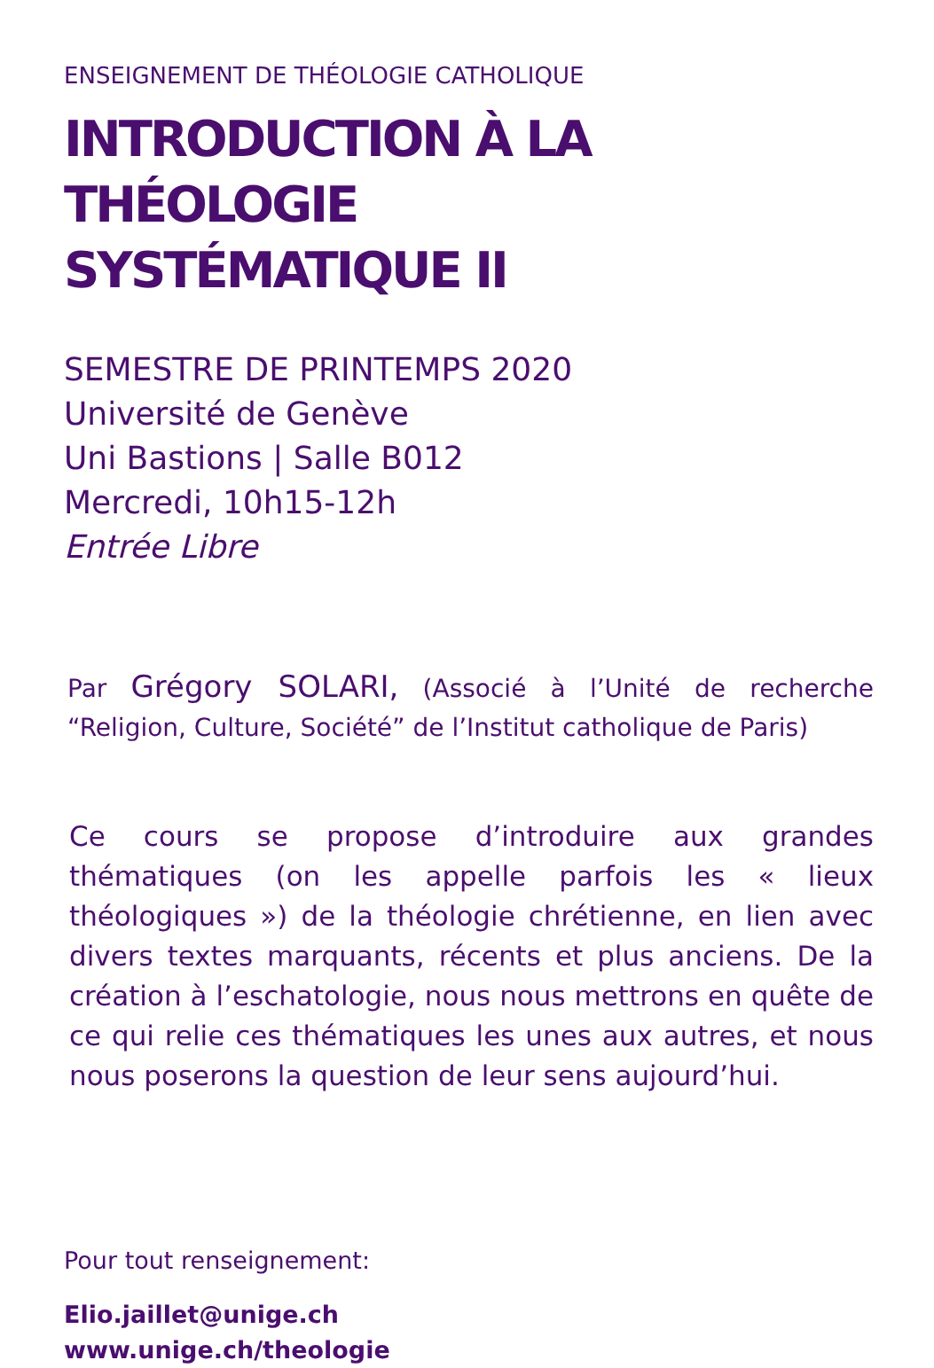ENSEIGNEMENT DE THÉOLOGIE CATHOLIQUE
INTRODUCTION À LA THÉOLOGIE
SYSTÉMATIQUE II
SEMESTRE DE PRINTEMPS 2020
Université de Genève
Uni Bastions | Salle B012
Mercredi, 10h15-12h
Entrée Libre
Par Grégory SOLARI, (Associé à l’Unité de recherche “Religion, Culture, Société” de l’Institut catholique de Paris)
Ce cours se propose d’introduire aux grandes thématiques (on les appelle parfois les « lieux théologiques ») de la théologie chrétienne, en lien avec divers textes marquants, récents et plus anciens. De la création à l’eschatologie, nous nous mettrons en quête de ce qui relie ces thématiques les unes aux autres, et nous nous poserons la question de leur sens aujourd’hui.
Pour tout renseignement:
Elio.jaillet@unige.ch
www.unige.ch/theologie